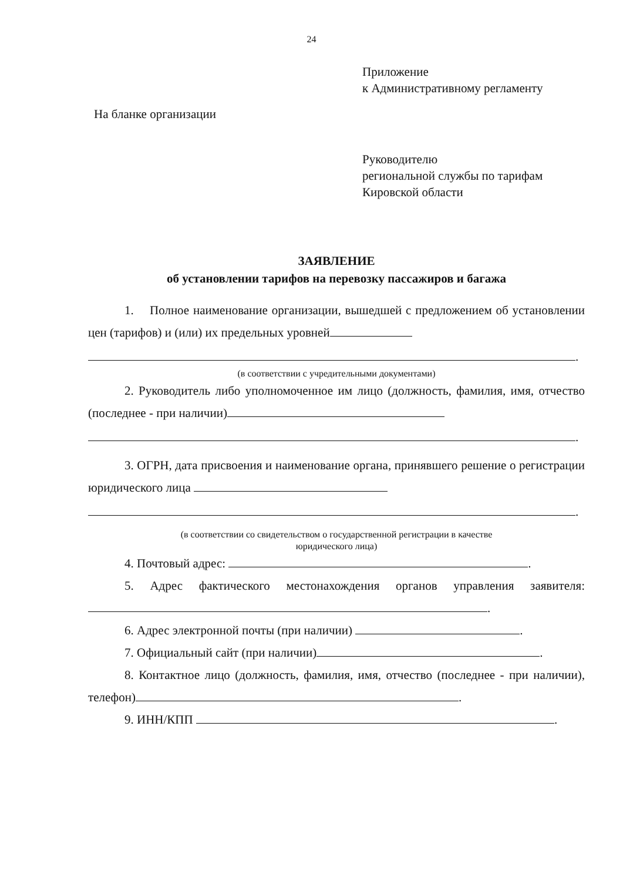24
Приложение
к Административному регламенту
На бланке организации
Руководителю
региональной службы по тарифам
Кировской области
ЗАЯВЛЕНИЕ
об установлении тарифов на перевозку пассажиров и багажа
1. Полное наименование организации, вышедшей с предложением об установлении цен (тарифов) и (или) их предельных уровней
.
(в соответствии с учредительными документами)
2. Руководитель либо уполномоченное им лицо (должность, фамилия, имя, отчество (последнее - при наличии)
.
3. ОГРН, дата присвоения и наименование органа, принявшего решение о регистрации юридического лица
.
(в соответствии со свидетельством о государственной регистрации в качестве
юридического лица)
4. Почтовый адрес: .
5. Адрес фактического местонахождения органов управления заявителя: .
6. Адрес электронной почты (при наличии) .
7. Официальный сайт (при наличии) .
8. Контактное лицо (должность, фамилия, имя, отчество (последнее - при наличии), телефон) .
9. ИНН/КПП .